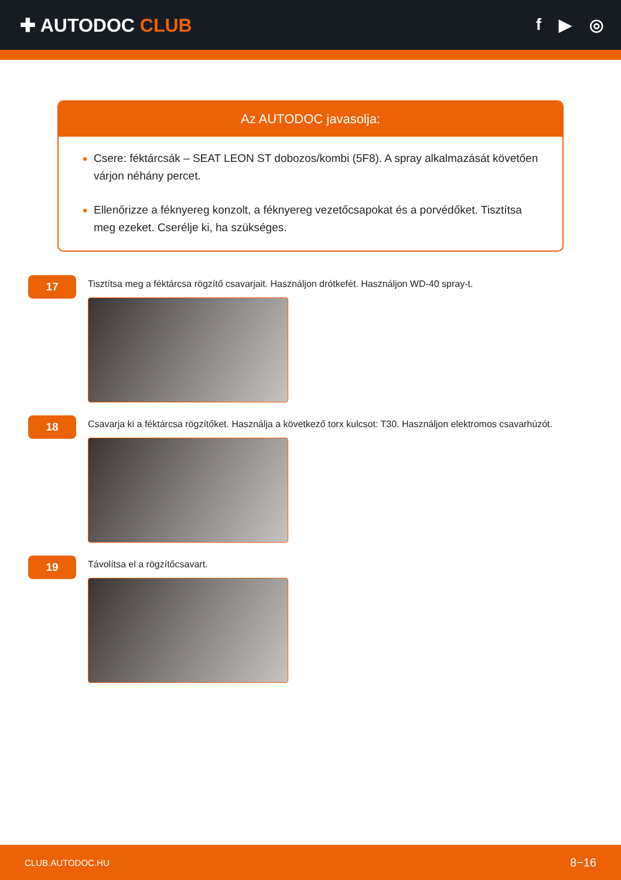✚ AUTODOC CLUB f ▶ ◎
Az AUTODOC javasolja:
Csere: féktárcsák – SEAT LEON ST dobozos/kombi (5F8). A spray alkalmazását követően várjon néhány percet.
Ellenőrizze a féknyereg konzolt, a féknyereg vezetőcsapokat és a porvédőket. Tisztítsa meg ezeket. Cserélje ki, ha szükséges.
17
Tisztítsa meg a féktárcsa rögzítő csavarjait. Használjon drótkefét. Használjon WD-40 spray-t.
18
Csavarja ki a féktárcsa rögzítőket. Használja a következő torx kulcsot: T30. Használjon elektromos csavarhúzót.
19
Távolítsa el a rögzítőcsavart.
CLUB.AUTODOC.HU 8−16